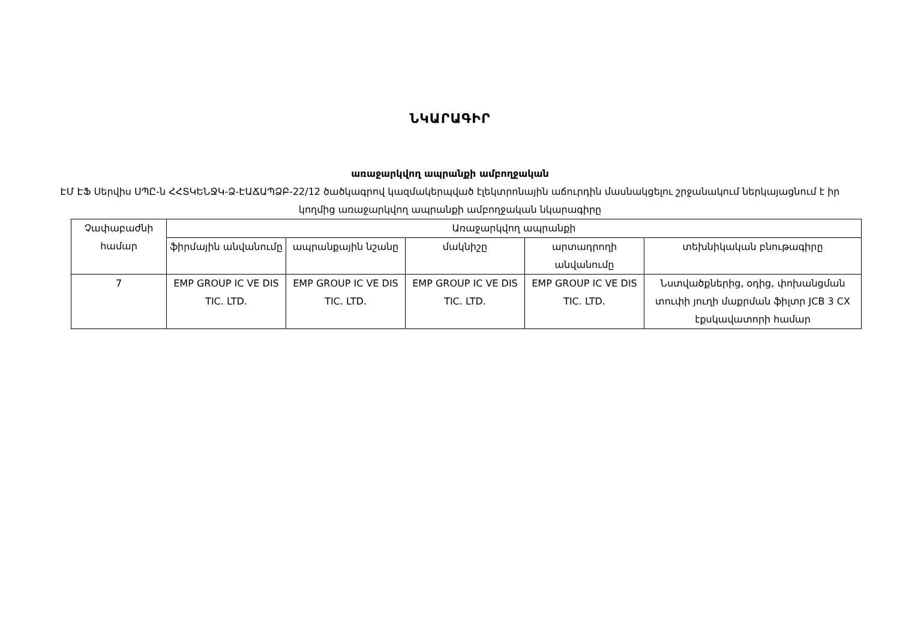ՆԿԱՐԱԳԻՐ
առաջարկվող ապրանքի ամբողջական
ԷՄ ԷՖ Սերվիս ՍՊԸ-ն ՀՀՏԿԵՆՋԿ-Ձ-ԷԱՃԱՊՁԲ-22/12 ծածկագրով կազմակերպված էլեկտրոնային աճուրդին մասնակցելու շրջանակում ներկայացնում է իր կողմից առաջարկվող ապրանքի ամբողջական նկարագիրը
| Չափաբաժնի համար | Առաջարկվող ապրանքի | | | | |
| --- | --- | --- | --- | --- | --- |
| | ֆիրմային անվանումը | ապրանքային նշանը | մակնիշը | արտադրողի անվանումը | տեխնիկական բնութագիրը |
| 7 | EMP GROUP IC VE DIS TIC. LTD. | EMP GROUP IC VE DIS TIC. LTD. | EMP GROUP IC VE DIS TIC. LTD. | EMP GROUP IC VE DIS TIC. LTD. | Նստվածքներից, օդից, փոխանցման տուփի յուղի մաքրման ֆիլտր JCB 3 CX էքսկավատորի համար |